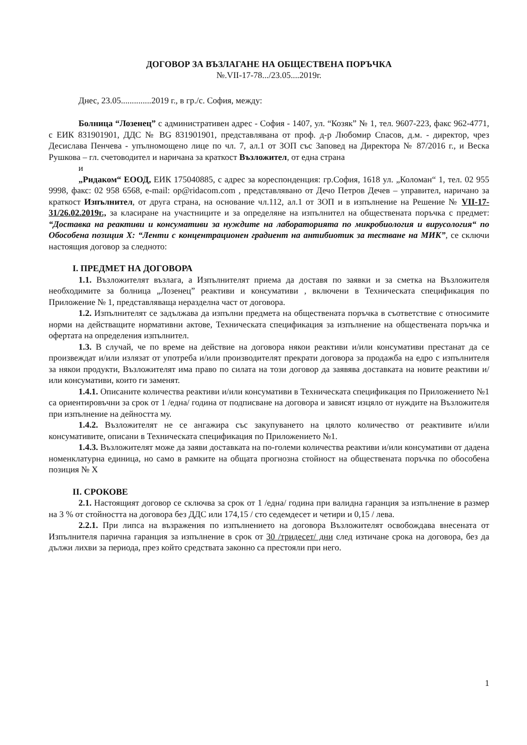ДОГОВОР ЗА ВЪЗЛАГАНЕ НА ОБЩЕСТВЕНА ПОРЪЧКА
№.VII-17-78.../23.05....2019г.
Днес, 23.05..............2019 г., в гр./с. София, между:
Болница “Лозенец” с административен адрес - София - 1407, ул. “Козяк” № 1, тел. 9607-223, факс 962-4771, с ЕИК 831901901, ДДС № BG 831901901, представлявана от проф. д-р Любомир Спасов, д.м. - директор, чрез Десислава Пенчева - упълномощено лице по чл. 7, ал.1 от ЗОП със Заповед на Директора № 87/2016 г., и Веска Рушкова – гл. счетоводител и наричана за краткост Възложител, от една страна
и
„Ридаком“ ЕООД, ЕИК 175040885, с адрес за кореспонденция: гр.София, 1618 ул. „Коломан“ 1, тел. 02 955 9998, факс: 02 958 6568, e-mail: op@ridacom.com , представлявано от Дечо Петров Дечев – управител, наричано за краткост Изпълнител, от друга страна, на основание чл.112, ал.1 от ЗОП и в изпълнение на Решение № VII-17-31/26.02.2019г., за класиране на участниците и за определяне на изпълнител на обществената поръчка с предмет: “Доставка на реактиви и консумативи за нуждите на лабораторията по микробиология и вирусология“ по Обособена позиция Х: “Ленти с концентрационен градиент на антибиотик за тестване на МИК”, се сключи настоящия договор за следното:
I. ПРЕДМЕТ НА ДОГОВОРА
1.1. Възложителят възлага, а Изпълнителят приема да доставя по заявки и за сметка на Възложителя необходимите за болница „Лозенец” реактиви и консумативи , включени в Техническата спецификация по Приложение № 1, представляваща неразделна част от договора.
1.2. Изпълнителят се задължава да изпълни предмета на обществената поръчка в съответствие с относимите норми на действащите нормативни актове, Техническата спецификация за изпълнение на обществената поръчка и офертата на определения изпълнител.
1.3. В случай, че по време на действие на договора някои реактиви и/или консумативи престанат да се произвеждат и/или излязат от употреба и/или производителят прекрати договора за продажба на едро с изпълнителя за някои продукти, Възложителят има право по силата на този договор да заявява доставката на новите реактиви и/или консумативи, които ги заменят.
1.4.1. Описаните количества реактиви и/или консумативи в Техническата спецификация по Приложението №1 са ориентировъчни за срок от 1 /една/ година от подписване на договора и зависят изцяло от нуждите на Възложителя при изпълнение на дейността му.
1.4.2. Възложителят не се ангажира със закупуването на цялото количество от реактивите и/или консумативите, описани в Техническата спецификация по Приложението №1.
1.4.3. Възложителят може да заяви доставката на по-големи количества реактиви и/или консумативи от дадена номенклатурна единица, но само в рамките на общата прогнозна стойност на обществената поръчка по обособена позиция № Х
II. СРОКОВЕ
2.1. Настоящият договор се сключва за срок от 1 /една/ година при валидна гаранция за изпълнение в размер на 3 % от стойността на договора без ДДС или 174,15 / сто седемдесет и четири и 0,15 / лева.
2.2.1. При липса на възражения по изпълнението на договора Възложителят освобождава внесената от Изпълнителя парична гаранция за изпълнение в срок от 30 /тридесет/ дни след изтичане срока на договора, без да дължи лихви за периода, през който средствата законно са престояли при него.
1